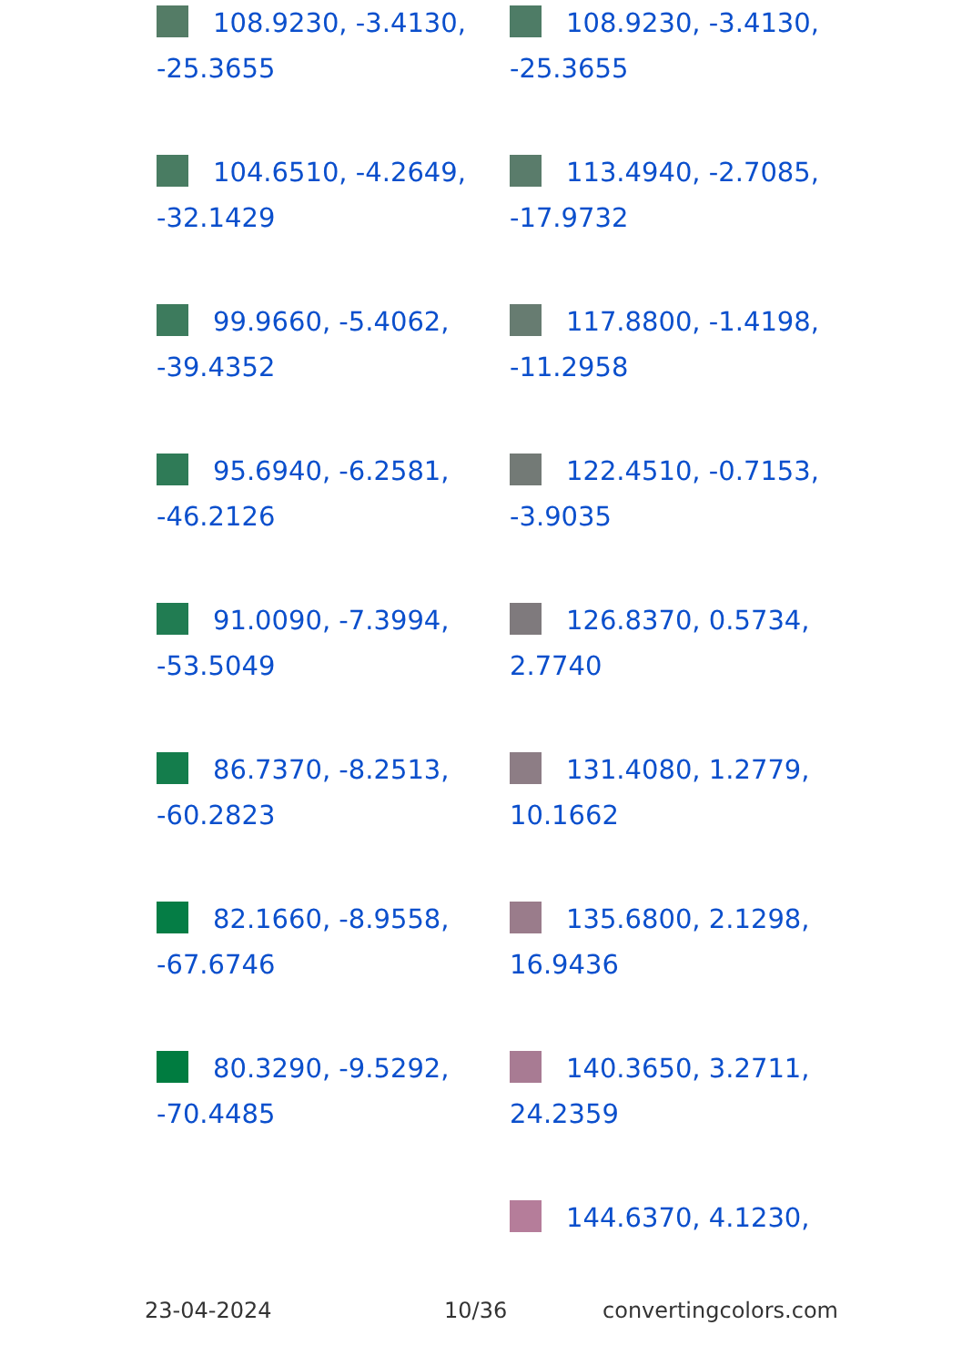108.9230, -3.4130, -25.3655
104.6510, -4.2649, -32.1429
99.9660, -5.4062, -39.4352
95.6940, -6.2581, -46.2126
91.0090, -7.3994, -53.5049
86.7370, -8.2513, -60.2823
82.1660, -8.9558, -67.6746
80.3290, -9.5292, -70.4485
108.9230, -3.4130, -25.3655
113.4940, -2.7085, -17.9732
117.8800, -1.4198, -11.2958
122.4510, -0.7153, -3.9035
126.8370, 0.5734, 2.7740
131.4080, 1.2779, 10.1662
135.6800, 2.1298, 16.9436
140.3650, 3.2711, 24.2359
144.6370, 4.1230,
23-04-2024 10/36 convertingcolors.com